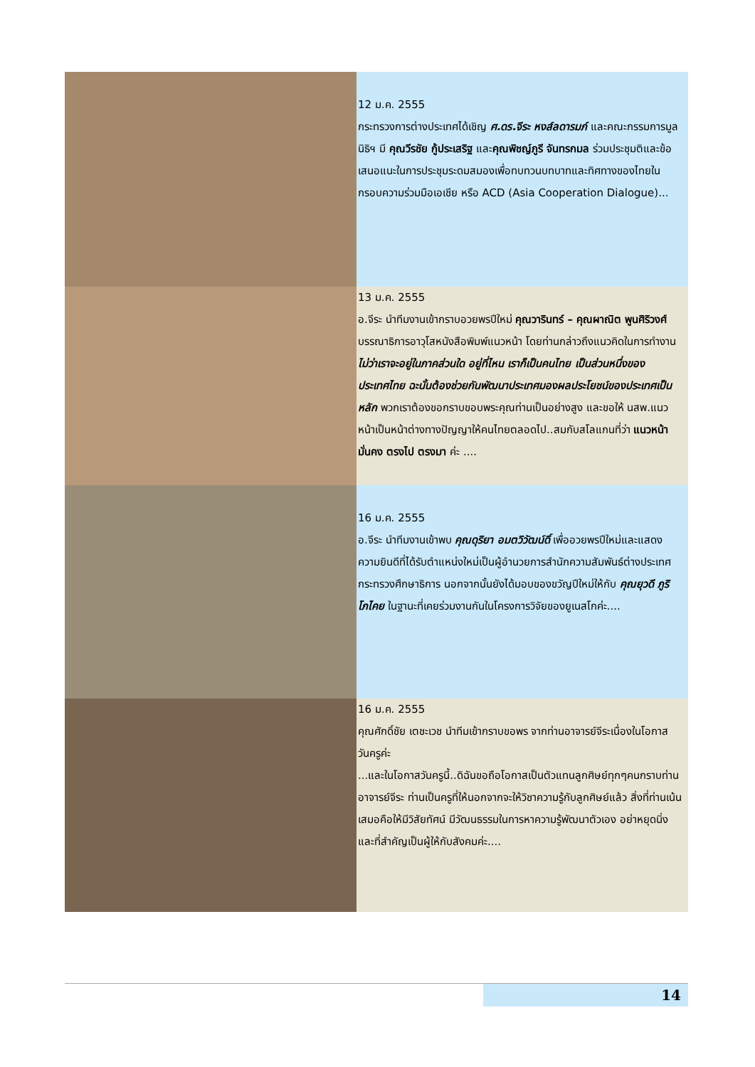12 ม.ค. 2555
กระทรวงการต่างประเทศได้เชิญ ศ.ดร.จีระ หงส์ลดารมภ์ และคณะกรรมการมูลนิธิฯ มี คุณวีรชัย กู้ประเสริฐ และคุณพิชญ์ภูรี จันทรกมล ร่วมประชุมติและข้อเสนอแนะในการประชุมระดมสมองเพื่อทบทวนบทบาทและทิศทางของไทยในกรอบความร่วมมือเอเชีย หรือ ACD (Asia Cooperation Dialogue)...
13 ม.ค. 2555
อ.จีระ นำทีมงานเข้ากราบอวยพรปีใหม่ คุณวารินทร์ – คุณผาณิต พูนศิริวงศ์ บรรณาธิการอาวุโสหนังสือพิมพ์แนวหน้า โดยท่านกล่าวถึงแนวคิดในการทำงาน ไม่ว่าเราจะอยู่ในภาคส่วนใด อยู่ที่ไหน เราก็เป็นคนไทย เป็นส่วนหนึ่งของประเทศไทย ฉะนั้นต้องช่วยกันพัฒนาประเทศมองผลประโยชน์ของประเทศเป็นหลัก พวกเราต้องขอกราบขอบพระคุณท่านเป็นอย่างสูง และขอให้ นสพ.แนวหน้าเป็นหน้าต่างทางปัญญาให้คนไทยตลอดไป..สมกับสโลแกนที่ว่า แนวหน้า มั่นคง ตรงไป ตรงมา ค่ะ ....
16 ม.ค. 2555
อ.จีระ นำทีมงานเข้าพบ คุณดุริยา อมตวิวัฒน์ดิ์ เพื่ออวยพรปีใหม่และแสดงความยินดีที่ได้รับตำแหน่งใหม่เป็นผู้อำนวยการสำนักความสัมพันธ์ต่างประเทศกระทรวงศึกษาธิการ นอกจากนั้นยังได้มอบของขวัญปีใหม่ให้กับ คุณยุวดี ภูริโภไคย ในฐานะที่เคยร่วมงานกันในโครงการวิจัยของยูเนสโกค่ะ....
16 ม.ค. 2555
คุณศักดิ์ชัย เตชะเวช นำทีมเข้ากราบขอพร จากท่านอาจารย์จีระเนื่องในโอกาสวันครูค่ะ
...และในโอกาสวันครูนี้..ดิฉันขอถือโอกาสเป็นตัวแทนลูกศิษย์ทุกๆคนกราบท่านอาจารย์จีระ ท่านเป็นครูที่ให้นอกจากจะให้วิชาความรู้กับลูกศิษย์แล้ว สิ่งที่ท่านเน้นเสมอคือให้มีวิสัยทัศน์ มีวัฒนธรรมในการหาความรู้พัฒนาตัวเอง อย่าหยุดนิ่ง และที่สำคัญเป็นผู้ให้กับสังคมค่ะ....
14